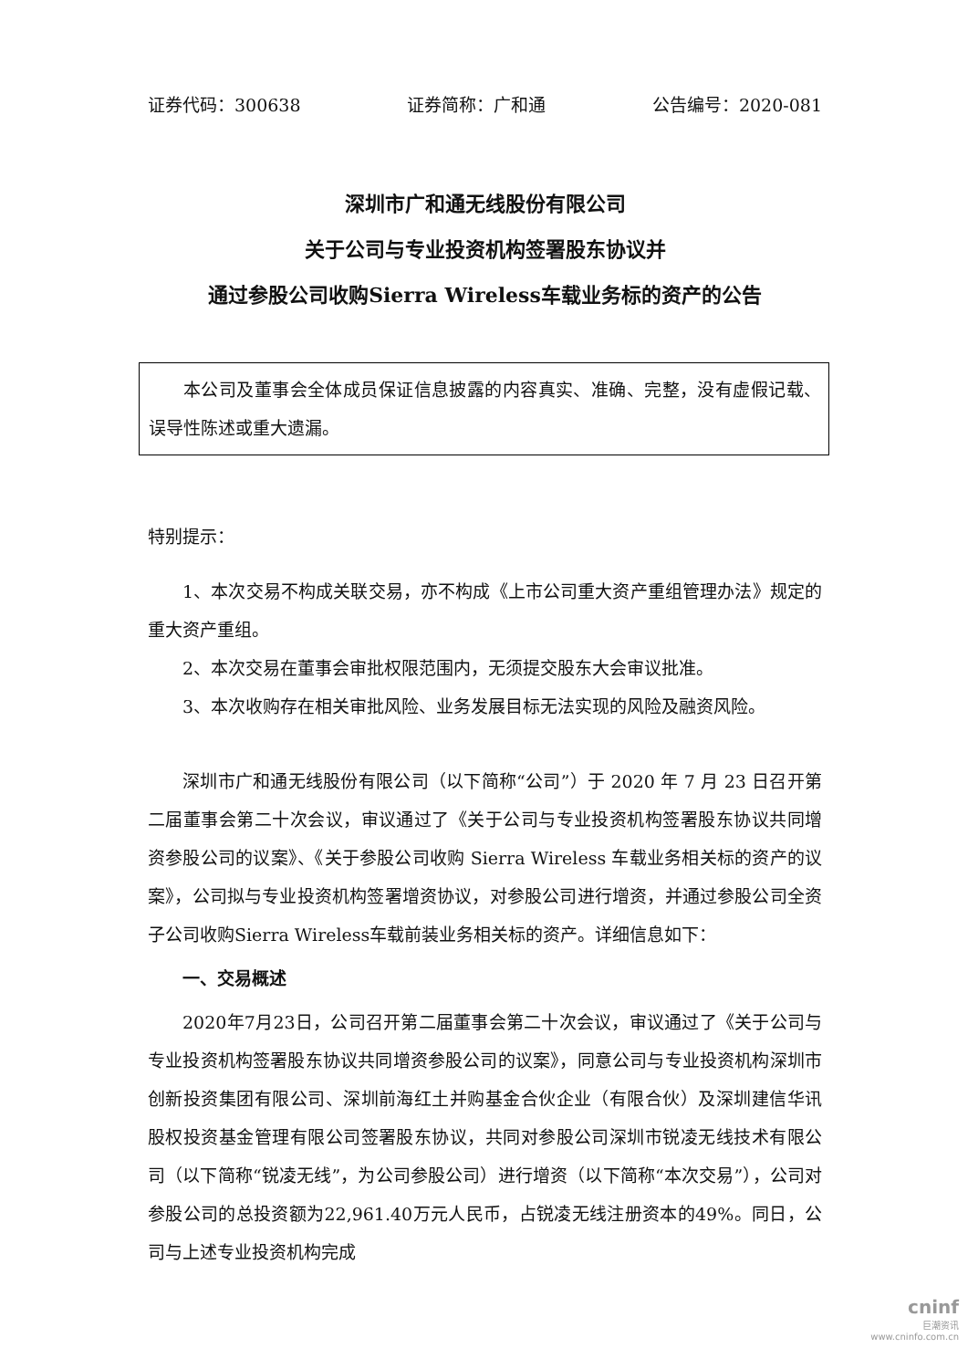证券代码：300638 证券简称：广和通 公告编号：2020-081
深圳市广和通无线股份有限公司
关于公司与专业投资机构签署股东协议并
通过参股公司收购Sierra Wireless车载业务标的资产的公告
本公司及董事会全体成员保证信息披露的内容真实、准确、完整，没有虚假记载、误导性陈述或重大遗漏。
特别提示：
1、本次交易不构成关联交易，亦不构成《上市公司重大资产重组管理办法》规定的重大资产重组。
2、本次交易在董事会审批权限范围内，无须提交股东大会审议批准。
3、本次收购存在相关审批风险、业务发展目标无法实现的风险及融资风险。
深圳市广和通无线股份有限公司（以下简称“公司”）于 2020 年 7 月 23 日召开第二届董事会第二十次会议，审议通过了《关于公司与专业投资机构签署股东协议共同增资参股公司的议案》、《关于参股公司收购 Sierra Wireless 车载业务相关标的资产的议案》，公司拟与专业投资机构签署增资协议，对参股公司进行增资，并通过参股公司全资子公司收购Sierra Wireless车载前装业务相关标的资产。详细信息如下：
一、交易概述
2020年7月23日，公司召开第二届董事会第二十次会议，审议通过了《关于公司与专业投资机构签署股东协议共同增资参股公司的议案》，同意公司与专业投资机构深圳市创新投资集团有限公司、深圳前海红土并购基金合伙企业（有限合伙）及深圳建信华讯股权投资基金管理有限公司签署股东协议，共同对参股公司深圳市锐凌无线技术有限公司（以下简称“锐凌无线”，为公司参股公司）进行增资（以下简称“本次交易”），公司对参股公司的总投资额为22,961.40万元人民币，占锐凌无线注册资本的49%。同日，公司与上述专业投资机构完成
cninf
巨潮资讯
www.cninfo.com.cn